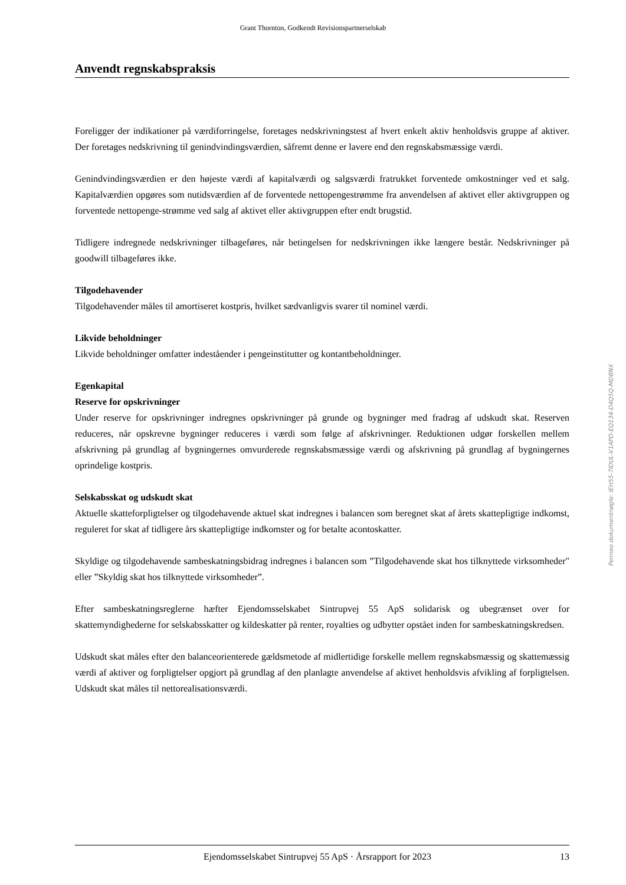Grant Thornton, Godkendt Revisionspartnerselskab
Anvendt regnskabspraksis
Foreligger der indikationer på værdiforringelse, foretages nedskrivningstest af hvert enkelt aktiv henholdsvis gruppe af aktiver. Der foretages nedskrivning til genindvindingsværdien, såfremt denne er lavere end den regnskabsmæssige værdi.
Genindvindingsværdien er den højeste værdi af kapitalværdi og salgsværdi fratrukket forventede omkostninger ved et salg. Kapitalværdien opgøres som nutidsværdien af de forventede nettopengestrømme fra anvendelsen af aktivet eller aktivgruppen og forventede nettopenge-strømme ved salg af aktivet eller aktivgruppen efter endt brugstid.
Tidligere indregnede nedskrivninger tilbageføres, når betingelsen for nedskrivningen ikke længere består. Nedskrivninger på goodwill tilbageføres ikke.
Tilgodehavender
Tilgodehavender måles til amortiseret kostpris, hvilket sædvanligvis svarer til nominel værdi.
Likvide beholdninger
Likvide beholdninger omfatter indeståender i pengeinstitutter og kontantbeholdninger.
Egenkapital
Reserve for opskrivninger
Under reserve for opskrivninger indregnes opskrivninger på grunde og bygninger med fradrag af udskudt skat. Reserven reduceres, når opskrevne bygninger reduceres i værdi som følge af afskrivninger. Reduktionen udgør forskellen mellem afskrivning på grundlag af bygningernes omvurderede regnskabsmæssige værdi og afskrivning på grundlag af bygningernes oprindelige kostpris.
Selskabsskat og udskudt skat
Aktuelle skatteforpligtelser og tilgodehavende aktuel skat indregnes i balancen som beregnet skat af årets skattepligtige indkomst, reguleret for skat af tidligere års skattepligtige indkomster og for betalte acontoskatter.
Skyldige og tilgodehavende sambeskatningsbidrag indregnes i balancen som ”Tilgodehavende skat hos tilknyttede virksomheder" eller ”Skyldig skat hos tilknyttede virksomheder”.
Efter sambeskatningsreglerne hæfter Ejendomsselskabet Sintrupvej 55 ApS solidarisk og ubegrænset over for skattemyndighederne for selskabsskatter og kildeskatter på renter, royalties og udbytter opstået inden for sambeskatningskredsen.
Udskudt skat måles efter den balanceorienterede gældsmetode af midlertidige forskelle mellem regnskabsmæssig og skattemæssig værdi af aktiver og forpligtelser opgjort på grundlag af den planlagte anvendelse af aktivet henholdsvis afvikling af forpligtelsen. Udskudt skat måles til nettorealisationsværdi.
Penneo dokumentnøgle: IEH55-7IDUL-V1APD-EQ134-D4Q5Q-MDBNX
Ejendomsselskabet Sintrupvej 55 ApS · Årsrapport for 2023 13